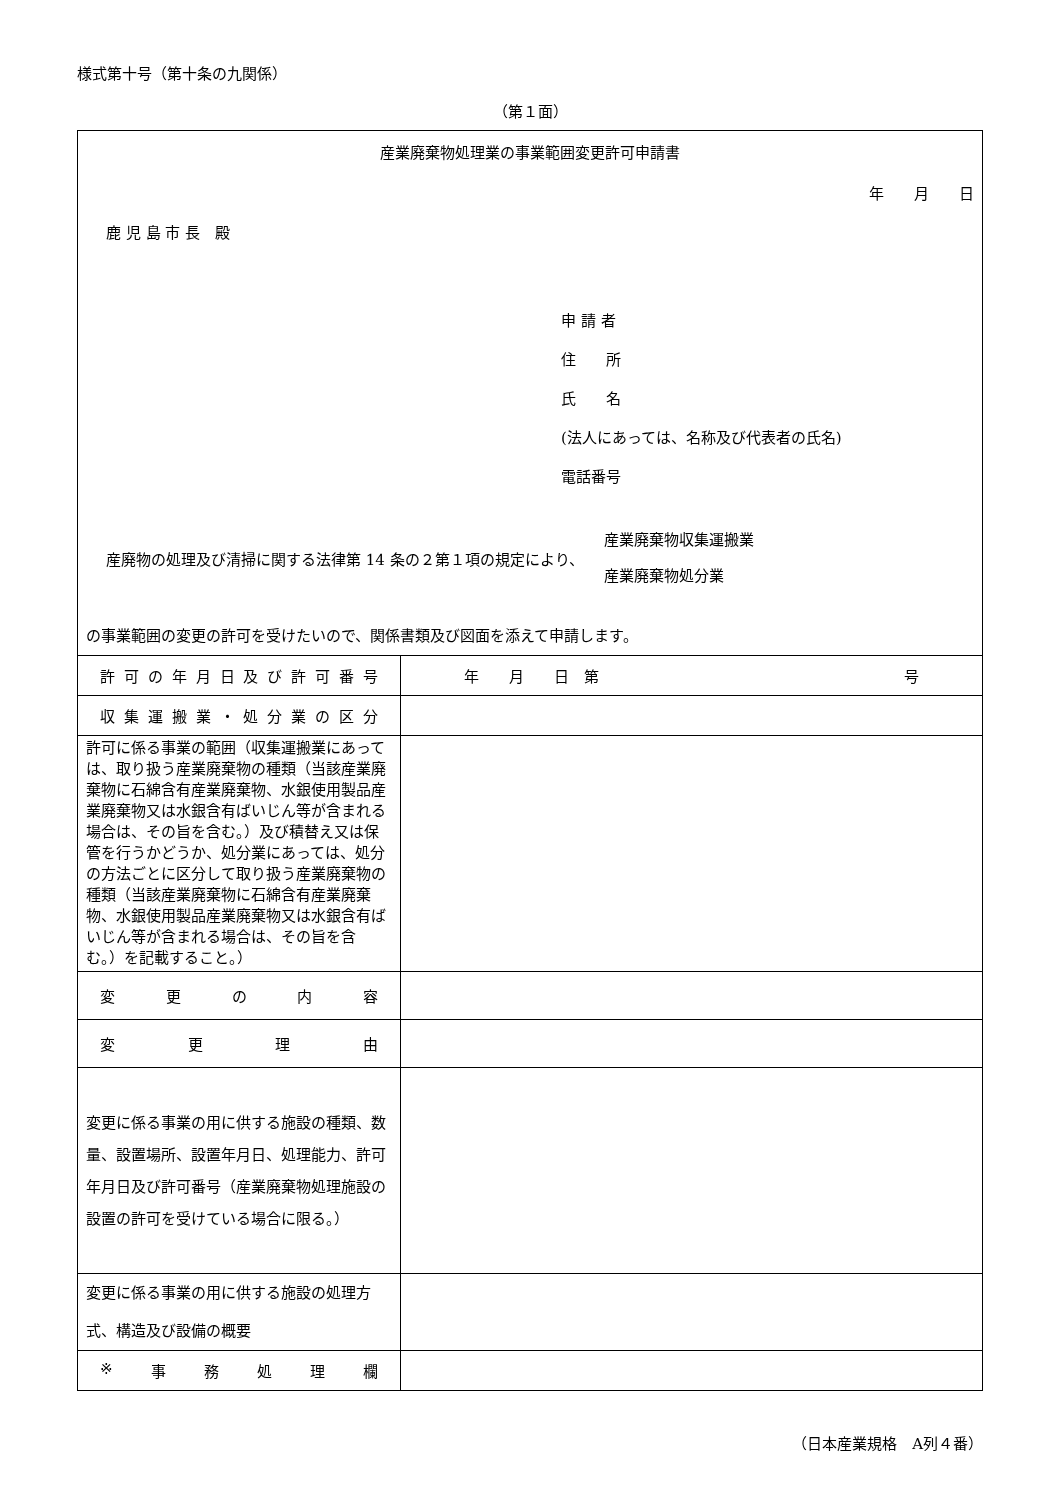様式第十号（第十条の九関係）
（第１面）
| 産業廃棄物処理業の事業範囲変更許可申請書 年 月 日 鹿 児 島 市 長 殿 申 請 者 住 所 氏 名 (法人にあっては、名称及び代表者の氏名) 電話番号 産廃物の処理及び清掃に関する法律第 14 条の２第１項の規定により、 産業廃棄物収集運搬業 産業廃棄物処分業 の事業範囲の変更の許可を受けたいので、関係書類及び図面を添えて申請します。 | |
| 許 可 の 年 月 日 及 び 許 可 番 号 | 年 月 日 第 号 |
| 収 集 運 搬 業 ・ 処 分 業 の 区 分 | |
| 許可に係る事業の範囲（収集運搬業にあっては、取り扱う産業廃棄物の種類（当該産業廃棄物に石綿含有産業廃棄物、水銀使用製品産業廃棄物又は水銀含有ばいじん等が含まれる場合は、その旨を含む。）及び積替え又は保管を行うかどうか、処分業にあっては、処分の方法ごとに区分して取り扱う産業廃棄物の種類（当該産業廃棄物に石綿含有産業廃棄物、水銀使用製品産業廃棄物又は水銀含有ばいじん等が含まれる場合は、その旨を含む。）を記載すること。） | |
| 変 更 の 内 容 | |
| 変 更 理 由 | |
| 変更に係る事業の用に供する施設の種類、数量、設置場所、設置年月日、処理能力、許可年月日及び許可番号（産業廃棄物処理施設の設置の許可を受けている場合に限る。） | |
| 変更に係る事業の用に供する施設の処理方式、構造及び設備の概要 | |
| ※ 事 務 処 理 欄 | |
（日本産業規格　A列４番）